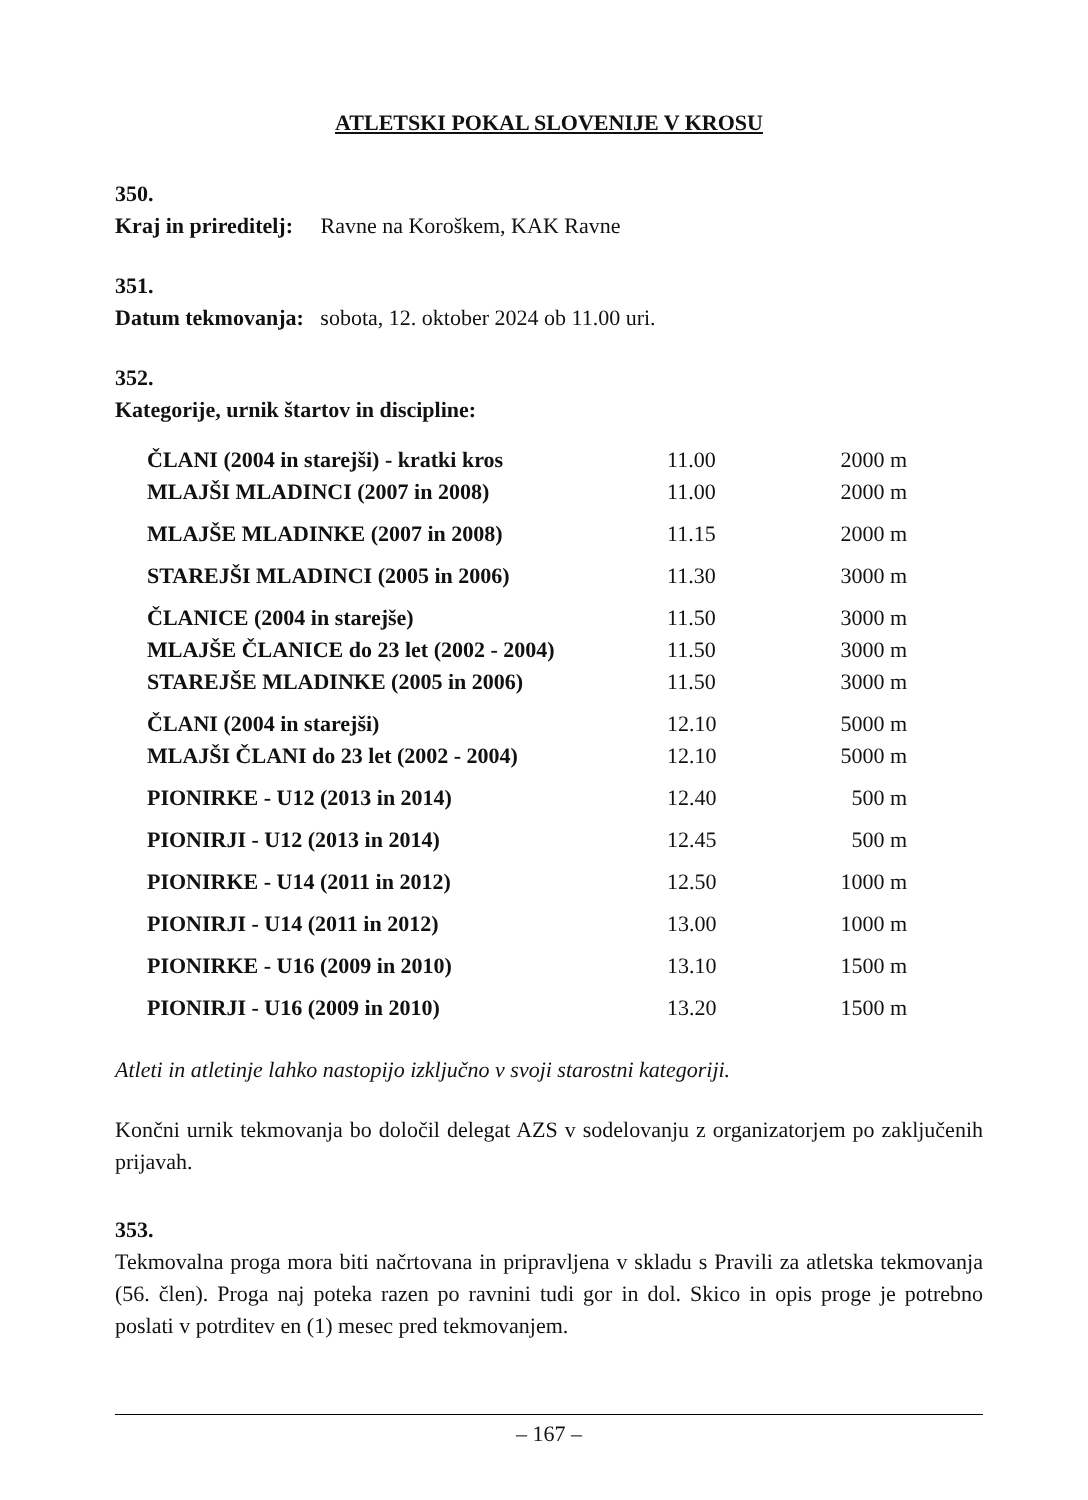ATLETSKI POKAL SLOVENIJE V KROSU
350.
Kraj in prireditelj: Ravne na Koroškem, KAK Ravne
351.
Datum tekmovanja: sobota, 12. oktober 2024 ob 11.00 uri.
352.
Kategorije, urnik štartov in discipline:
| ČLANI (2004 in starejši) - kratki kros | 11.00 | 2000 m |
| MLAJŠI MLADINCI (2007 in 2008) | 11.00 | 2000 m |
| MLAJŠE MLADINKE (2007 in 2008) | 11.15 | 2000 m |
| STAREJŠI MLADINCI (2005 in 2006) | 11.30 | 3000 m |
| ČLANICE (2004 in starejše) | 11.50 | 3000 m |
| MLAJŠE ČLANICE do 23 let (2002 - 2004) | 11.50 | 3000 m |
| STAREJŠE MLADINKE (2005 in 2006) | 11.50 | 3000 m |
| ČLANI (2004 in starejši) | 12.10 | 5000 m |
| MLAJŠI ČLANI do 23 let (2002 - 2004) | 12.10 | 5000 m |
| PIONIRKE - U12 (2013 in 2014) | 12.40 | 500 m |
| PIONIRJI - U12 (2013 in 2014) | 12.45 | 500 m |
| PIONIRKE - U14 (2011 in 2012) | 12.50 | 1000 m |
| PIONIRJI - U14 (2011 in 2012) | 13.00 | 1000 m |
| PIONIRKE - U16 (2009 in 2010) | 13.10 | 1500 m |
| PIONIRJI - U16 (2009 in 2010) | 13.20 | 1500 m |
Atleti in atletinje lahko nastopijo izključno v svoji starostni kategoriji.
Končni urnik tekmovanja bo določil delegat AZS v sodelovanju z organizatorjem po zaključenih prijavah.
353.
Tekmovalna proga mora biti načrtovana in pripravljena v skladu s Pravili za atletska tekmovanja (56. člen). Proga naj poteka razen po ravnini tudi gor in dol. Skico in opis proge je potrebno poslati v potrditev en (1) mesec pred tekmovanjem.
– 167 –